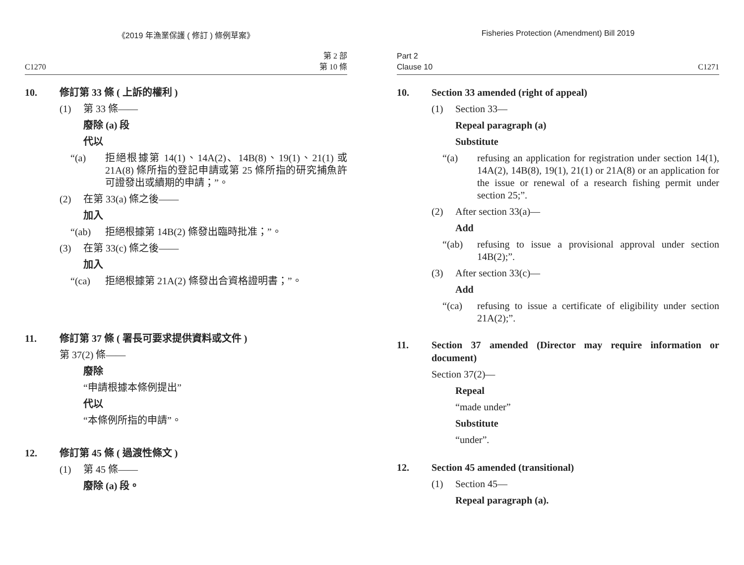《2019 年漁業保護 ( 修訂 ) 條例草案》
C1270 第 2 部
第 10 條
10. 修訂第 33 條 ( 上訴的權利 )
(1) 第 33 條——
廢除 (a) 段
代以
“(a) 拒絕根據第 14(1)、14A(2)、14B(8)、19(1)、21(1) 或 21A(8) 條所指的登記申請或第 25 條所指的研究捕魚許可證發出或續期的申請；”。
(2) 在第 33(a) 條之後——
加入
“(ab) 拒絕根據第 14B(2) 條發出臨時批准；”。
(3) 在第 33(c) 條之後——
加入
“(ca) 拒絕根據第 21A(2) 條發出合資格證明書；”。
11. 修訂第 37 條 ( 署長可要求提供資料或文件 )
第 37(2) 條——
廢除
“申請根據本條例提出”
代以
“本條例所指的申請”。
12. 修訂第 45 條 ( 過渡性條文 )
(1) 第 45 條——
廢除 (a) 段。
Fisheries Protection (Amendment) Bill 2019
Part 2
Clause 10 C1271
10. Section 33 amended (right of appeal)
(1) Section 33—
Repeal paragraph (a)
Substitute
“(a) refusing an application for registration under section 14(1), 14A(2), 14B(8), 19(1), 21(1) or 21A(8) or an application for the issue or renewal of a research fishing permit under section 25;”.
(2) After section 33(a)—
Add
“(ab) refusing to issue a provisional approval under section 14B(2);”.
(3) After section 33(c)—
Add
“(ca) refusing to issue a certificate of eligibility under section 21A(2);”.
11. Section 37 amended (Director may require information or document)
Section 37(2)—
Repeal
“made under”
Substitute
“under”.
12. Section 45 amended (transitional)
(1) Section 45—
Repeal paragraph (a).